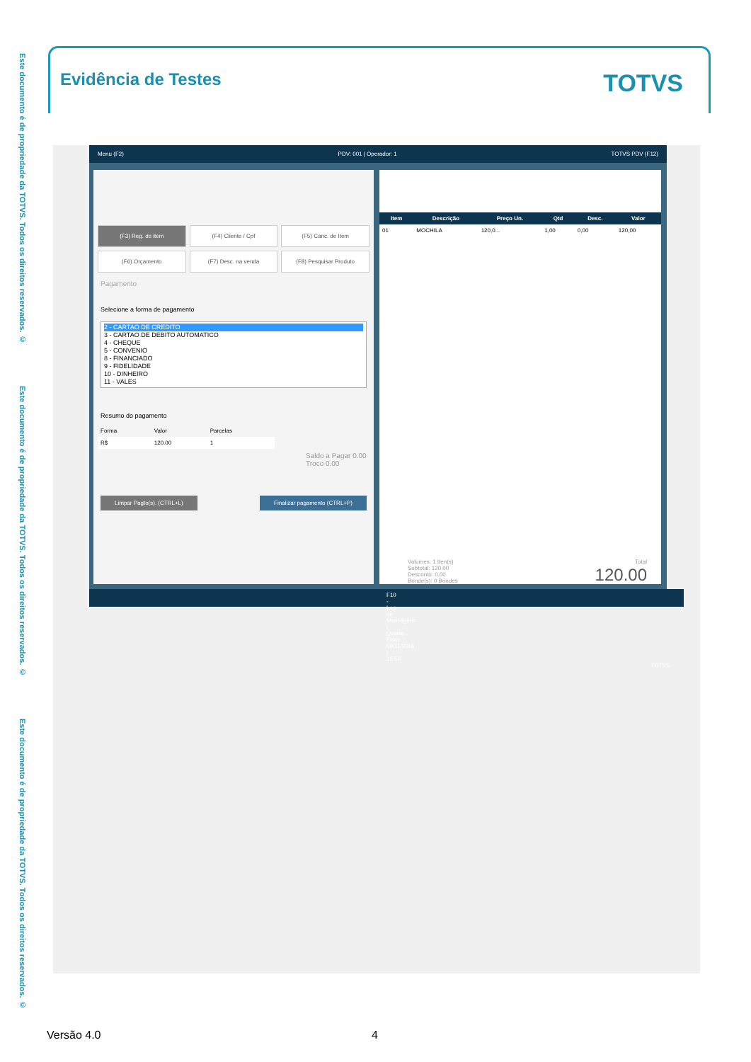Este documento é de propriedade da TOTVS. Todos os direitos reservados. ©
Este documento é de propriedade da TOTVS. Todos os direitos reservados. ©
Este documento é de propriedade da TOTVS. Todos os direitos reservados. ©
Evidência de Testes
TOTVS
Menu (F2) PDV: 001 | Operador: 1 TOTVS PDV (F12)
(F3) Reg. de item
(F4) Cliente / Cpf
(F5) Canc. de Item
(F6) Orçamento
(F7) Desc. na venda
(F8) Pesquisar Produto
Pagamento
Selecione a forma de pagamento
2 - CARTAO DE CREDITO
3 - CARTAO DE DEBITO AUTOMATICO
4 - CHEQUE
5 - CONVENIO
8 - FINANCIADO
9 - FIDELIDADE
10 - DINHEIRO
11 - VALES
Resumo do pagamento
| Forma | Valor | Parcelas |
| R$ | 120.00 | 1 |
Saldo a Pagar 0.00
Troco 0.00
Limpar Pagto(s). (CTRL+L) Finalizar pagamento (CTRL+P)
| Item | Descrição | Preço Un. | Qtd | Desc. | Valor |
| --- | --- | --- | --- | --- | --- |
| 01 | MOCHILA | 120,0... | 1,00 | 0,00 | 120,00 |
Volumes: 1 Iten(s)
Subtotal: 120.00
Desconto: 0.00
Brinde(s): 0 Brindes
Total
120.00
F10 - Log de Mensagens | Quarta-Feira 09/11/2016 | 15:50 TOTVS
Versão 4.0 4